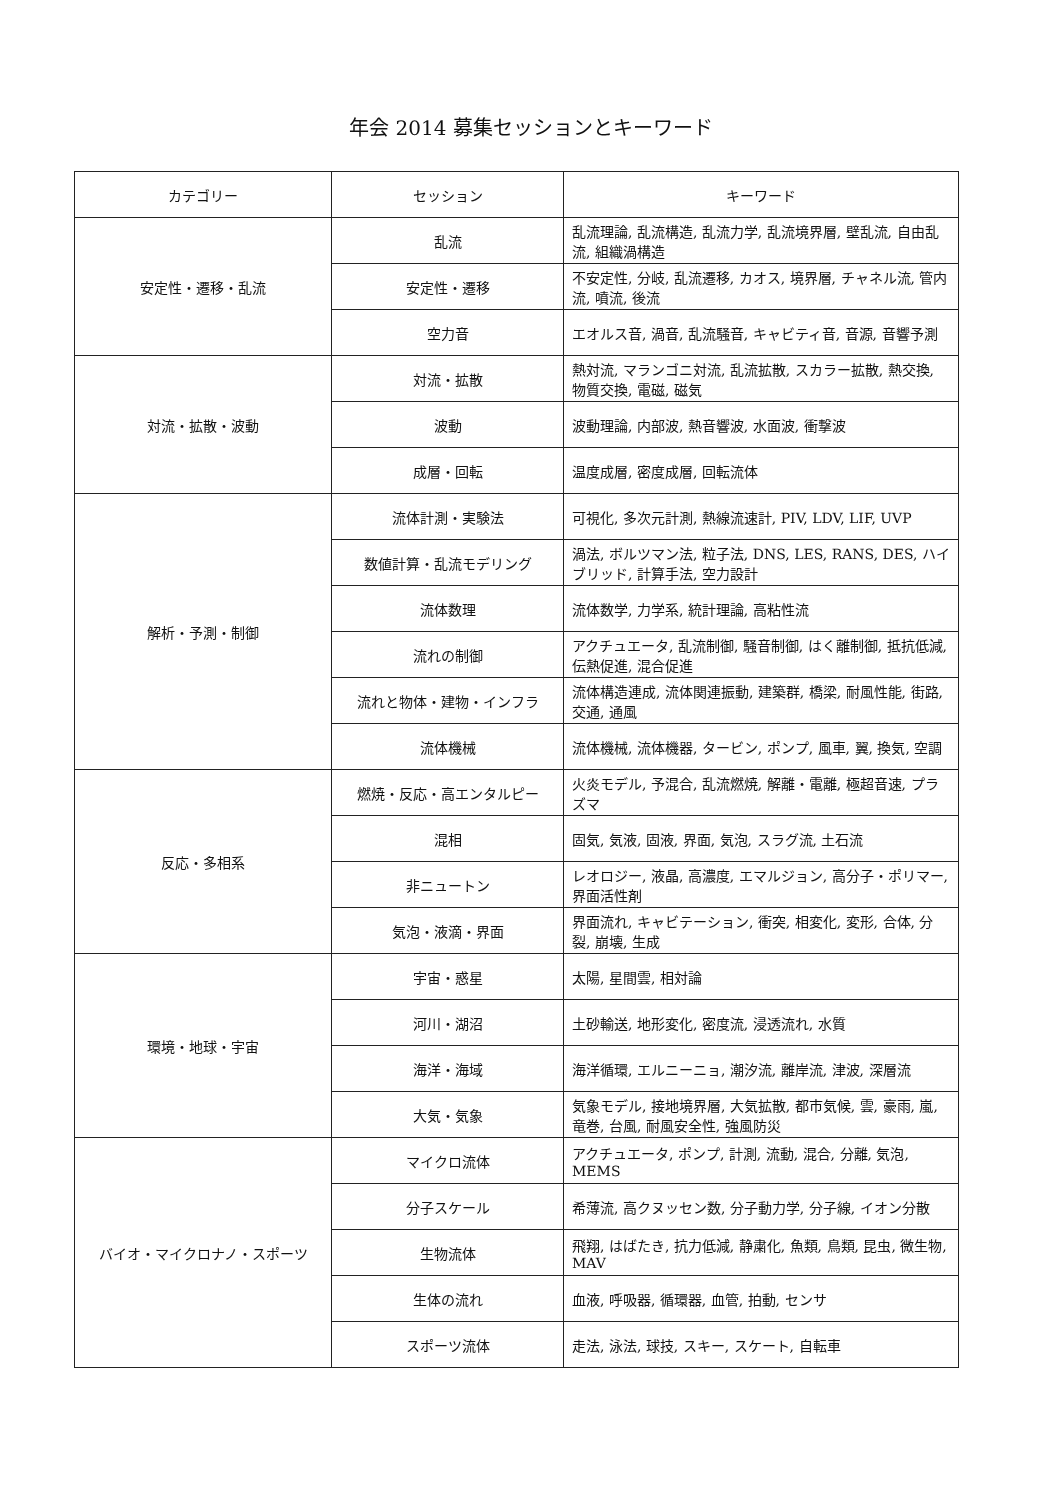年会 2014 募集セッションとキーワード
| カテゴリー | セッション | キーワード |
| --- | --- | --- |
| 安定性・遷移・乱流 | 乱流 | 乱流理論, 乱流構造, 乱流力学, 乱流境界層, 壁乱流, 自由乱流, 組織渦構造 |
| | 安定性・遷移 | 不安定性, 分岐, 乱流遷移, カオス, 境界層, チャネル流, 管内流, 噴流, 後流 |
| | 空力音 | エオルス音, 渦音, 乱流騒音, キャビティ音, 音源, 音響予測 |
| 対流・拡散・波動 | 対流・拡散 | 熱対流, マランゴニ対流, 乱流拡散, スカラー拡散, 熱交換, 物質交換, 電磁, 磁気 |
| | 波動 | 波動理論, 内部波, 熱音響波, 水面波, 衝撃波 |
| | 成層・回転 | 温度成層, 密度成層, 回転流体 |
| 解析・予測・制御 | 流体計測・実験法 | 可視化, 多次元計測, 熱線流速計, PIV, LDV, LIF, UVP |
| | 数値計算・乱流モデリング | 渦法, ボルツマン法, 粒子法, DNS, LES, RANS, DES, ハイブリッド, 計算手法, 空力設計 |
| | 流体数理 | 流体数学, 力学系, 統計理論, 高粘性流 |
| | 流れの制御 | アクチュエータ, 乱流制御, 騒音制御, はく離制御, 抵抗低減, 伝熱促進, 混合促進 |
| | 流れと物体・建物・インフラ | 流体構造連成, 流体関連振動, 建築群, 橋梁, 耐風性能, 街路, 交通, 通風 |
| | 流体機械 | 流体機械, 流体機器, タービン, ポンプ, 風車, 翼, 換気, 空調 |
| 反応・多相系 | 燃焼・反応・高エンタルピー | 火炎モデル, 予混合, 乱流燃焼, 解離・電離, 極超音速, プラズマ |
| | 混相 | 固気, 気液, 固液, 界面, 気泡, スラグ流, 土石流 |
| | 非ニュートン | レオロジー, 液晶, 高濃度, エマルジョン, 高分子・ポリマー, 界面活性剤 |
| | 気泡・液滴・界面 | 界面流れ, キャビテーション, 衝突, 相変化, 変形, 合体, 分裂, 崩壊, 生成 |
| 環境・地球・宇宙 | 宇宙・惑星 | 太陽, 星間雲, 相対論 |
| | 河川・湖沼 | 土砂輸送, 地形変化, 密度流, 浸透流れ, 水質 |
| | 海洋・海域 | 海洋循環, エルニーニョ, 潮汐流, 離岸流, 津波, 深層流 |
| | 大気・気象 | 気象モデル, 接地境界層, 大気拡散, 都市気候, 雲, 豪雨, 嵐, 竜巻, 台風, 耐風安全性, 強風防災 |
| バイオ・マイクロナノ・スポーツ | マイクロ流体 | アクチュエータ, ポンプ, 計測, 流動, 混合, 分離, 気泡, MEMS |
| | 分子スケール | 希薄流, 高クヌッセン数, 分子動力学, 分子線, イオン分散 |
| | 生物流体 | 飛翔, はばたき, 抗力低減, 静粛化, 魚類, 鳥類, 昆虫, 微生物, MAV |
| | 生体の流れ | 血液, 呼吸器, 循環器, 血管, 拍動, センサ |
| | スポーツ流体 | 走法, 泳法, 球技, スキー, スケート, 自転車 |